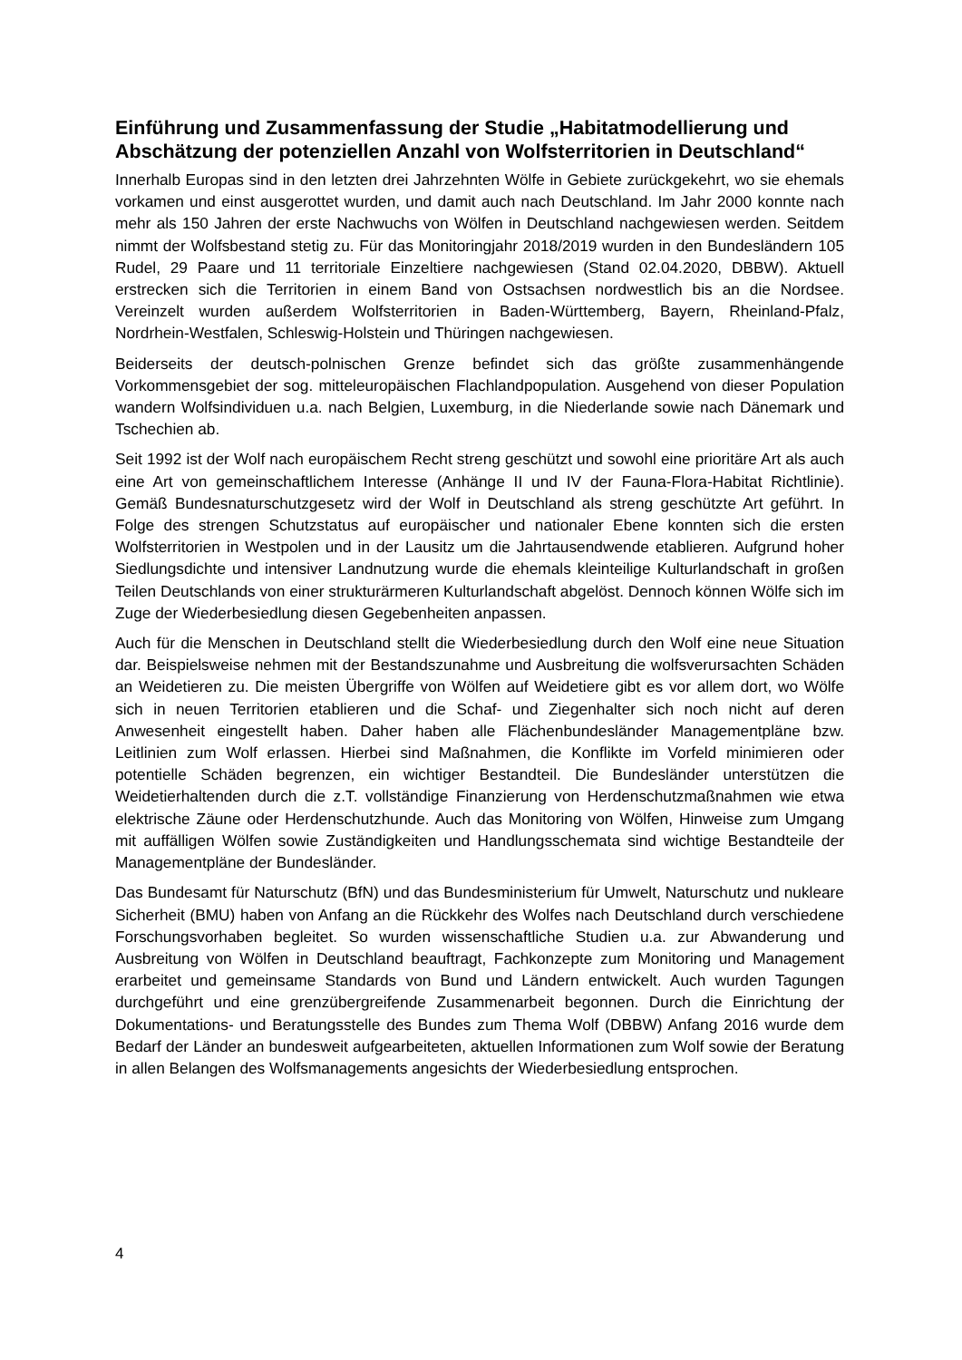Einführung und Zusammenfassung der Studie „Habitatmodellierung und Abschätzung der potenziellen Anzahl von Wolfsterritorien in Deutschland“
Innerhalb Europas sind in den letzten drei Jahrzehnten Wölfe in Gebiete zurückgekehrt, wo sie ehemals vorkamen und einst ausgerottet wurden, und damit auch nach Deutschland. Im Jahr 2000 konnte nach mehr als 150 Jahren der erste Nachwuchs von Wölfen in Deutschland nachgewiesen werden. Seitdem nimmt der Wolfsbestand stetig zu. Für das Monitoringjahr 2018/2019 wurden in den Bundesländern 105 Rudel, 29 Paare und 11 territoriale Einzeltiere nachgewiesen (Stand 02.04.2020, DBBW). Aktuell erstrecken sich die Territorien in einem Band von Ostsachsen nordwestlich bis an die Nordsee. Vereinzelt wurden außerdem Wolfsterritorien in Baden-Württemberg, Bayern, Rheinland-Pfalz, Nordrhein-Westfalen, Schleswig-Holstein und Thüringen nachgewiesen.
Beiderseits der deutsch-polnischen Grenze befindet sich das größte zusammenhängende Vorkommensgebiet der sog. mitteleuropäischen Flachlandpopulation. Ausgehend von dieser Population wandern Wolfsindividuen u.a. nach Belgien, Luxemburg, in die Niederlande sowie nach Dänemark und Tschechien ab.
Seit 1992 ist der Wolf nach europäischem Recht streng geschützt und sowohl eine prioritäre Art als auch eine Art von gemeinschaftlichem Interesse (Anhänge II und IV der Fauna-Flora-Habitat Richtlinie). Gemäß Bundesnaturschutzgesetz wird der Wolf in Deutschland als streng geschützte Art geführt. In Folge des strengen Schutzstatus auf europäischer und nationaler Ebene konnten sich die ersten Wolfsterritorien in Westpolen und in der Lausitz um die Jahrtausendwende etablieren. Aufgrund hoher Siedlungsdichte und intensiver Landnutzung wurde die ehemals kleinteilige Kulturlandschaft in großen Teilen Deutschlands von einer strukturärmeren Kulturlandschaft abgelöst. Dennoch können Wölfe sich im Zuge der Wiederbesiedlung diesen Gegebenheiten anpassen.
Auch für die Menschen in Deutschland stellt die Wiederbesiedlung durch den Wolf eine neue Situation dar. Beispielsweise nehmen mit der Bestandszunahme und Ausbreitung die wolfsverursachten Schäden an Weidetieren zu. Die meisten Übergriffe von Wölfen auf Weidetiere gibt es vor allem dort, wo Wölfe sich in neuen Territorien etablieren und die Schaf- und Ziegenhalter sich noch nicht auf deren Anwesenheit eingestellt haben. Daher haben alle Flächenbundesländer Managementpläne bzw. Leitlinien zum Wolf erlassen. Hierbei sind Maßnahmen, die Konflikte im Vorfeld minimieren oder potentielle Schäden begrenzen, ein wichtiger Bestandteil. Die Bundesländer unterstützen die Weidetierhaltenden durch die z.T. vollständige Finanzierung von Herdenschutzmaßnahmen wie etwa elektrische Zäune oder Herdenschutzhunde. Auch das Monitoring von Wölfen, Hinweise zum Umgang mit auffälligen Wölfen sowie Zuständigkeiten und Handlungsschemata sind wichtige Bestandteile der Managementpläne der Bundesländer.
Das Bundesamt für Naturschutz (BfN) und das Bundesministerium für Umwelt, Naturschutz und nukleare Sicherheit (BMU) haben von Anfang an die Rückkehr des Wolfes nach Deutschland durch verschiedene Forschungsvorhaben begleitet. So wurden wissenschaftliche Studien u.a. zur Abwanderung und Ausbreitung von Wölfen in Deutschland beauftragt, Fachkonzepte zum Monitoring und Management erarbeitet und gemeinsame Standards von Bund und Ländern entwickelt. Auch wurden Tagungen durchgeführt und eine grenzübergreifende Zusammenarbeit begonnen. Durch die Einrichtung der Dokumentations- und Beratungsstelle des Bundes zum Thema Wolf (DBBW) Anfang 2016 wurde dem Bedarf der Länder an bundesweit aufgearbeiteten, aktuellen Informationen zum Wolf sowie der Beratung in allen Belangen des Wolfsmanagements angesichts der Wiederbesiedlung entsprochen.
4